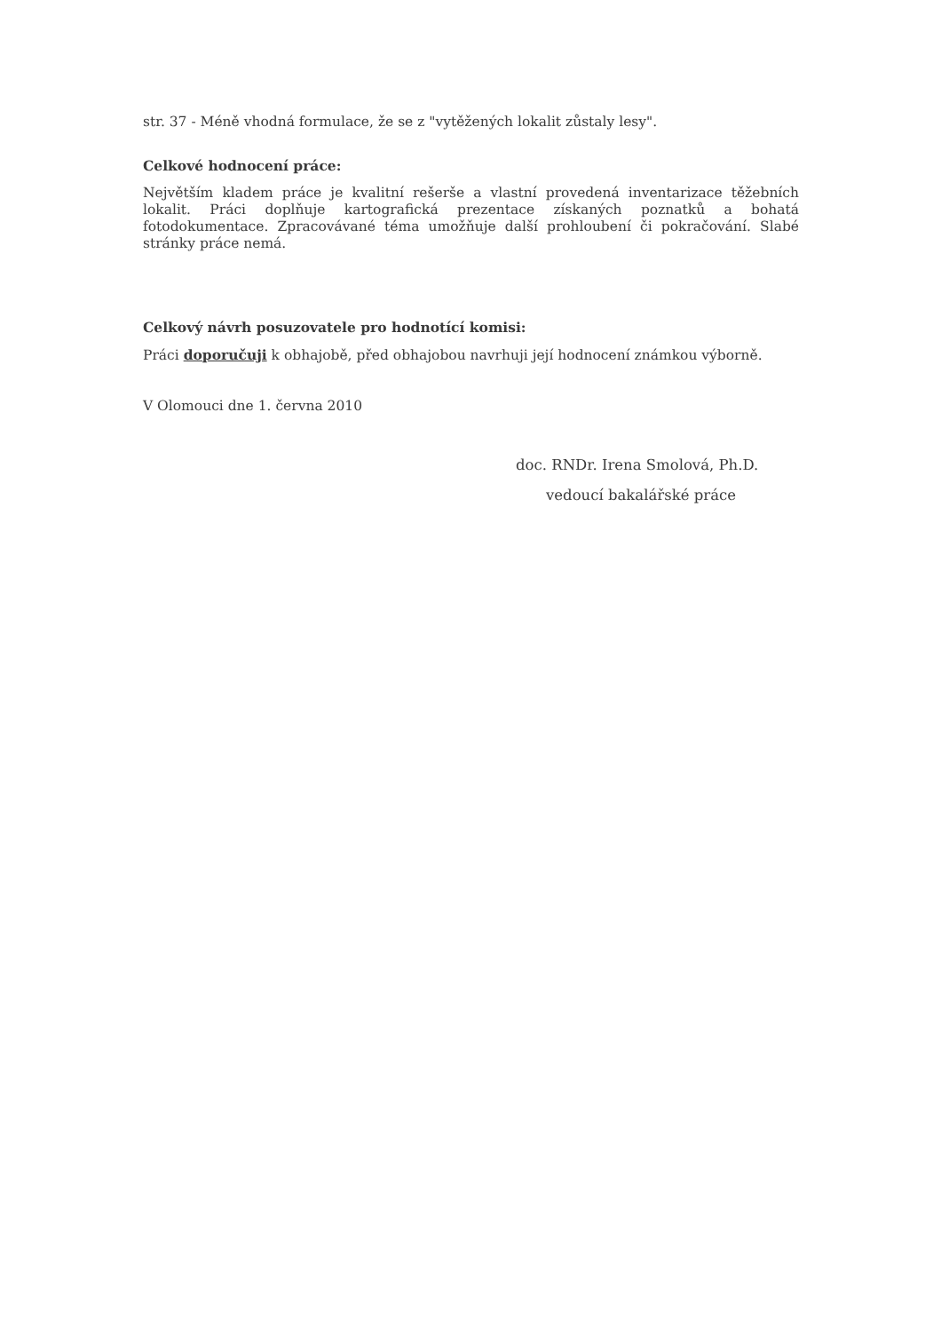str. 37 - Méně vhodná formulace, že se z "vytěžených lokalit zůstaly lesy".
Celkové hodnocení práce:
Největším kladem práce je kvalitní rešerše a vlastní provedená inventarizace těžebních lokalit. Práci doplňuje kartografická prezentace získaných poznatků a bohatá fotodokumentace. Zpracovávané téma umožňuje další prohloubení či pokračování. Slabé stránky práce nemá.
Celkový návrh posuzovatele pro hodnotící komisi:
Práci doporučuji k obhajobě, před obhajobou navrhuji její hodnocení známkou výborně.
V Olomouci dne 1. června 2010
doc. RNDr. Irena Smolová, Ph.D.
vedoucí bakalářské práce